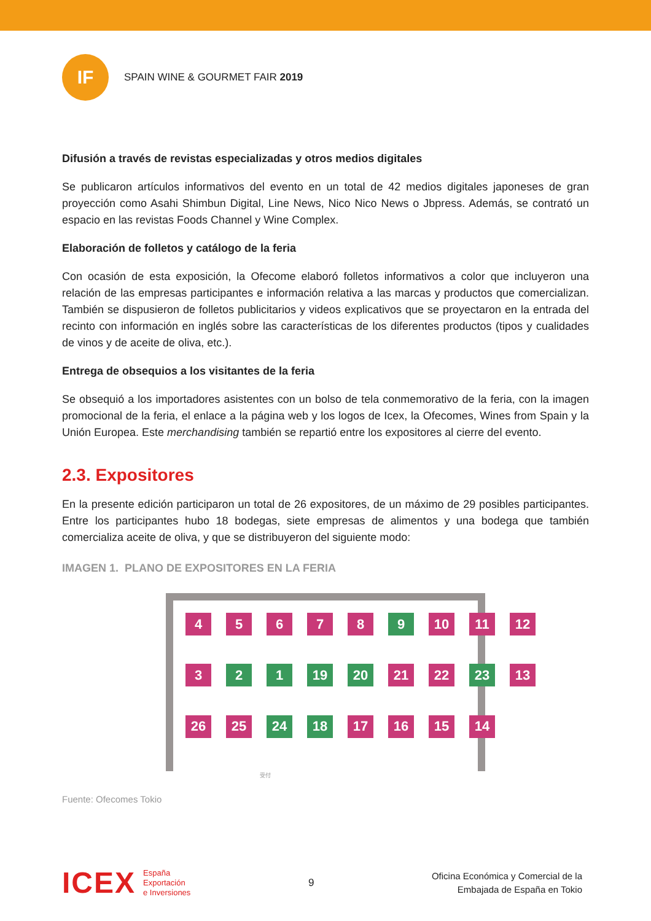IF
SPAIN WINE & GOURMET FAIR 2019
Difusión a través de revistas especializadas y otros medios digitales
Se publicaron artículos informativos del evento en un total de 42 medios digitales japoneses de gran proyección como Asahi Shimbun Digital, Line News, Nico Nico News o Jbpress. Además, se contrató un espacio en las revistas Foods Channel y Wine Complex.
Elaboración de folletos y catálogo de la feria
Con ocasión de esta exposición, la Ofecome elaboró folletos informativos a color que incluyeron una relación de las empresas participantes e información relativa a las marcas y productos que comercializan. También se dispusieron de folletos publicitarios y videos explicativos que se proyectaron en la entrada del recinto con información en inglés sobre las características de los diferentes productos (tipos y cualidades de vinos y de aceite de oliva, etc.).
Entrega de obsequios a los visitantes de la feria
Se obsequió a los importadores asistentes con un bolso de tela conmemorativo de la feria, con la imagen promocional de la feria, el enlace a la página web y los logos de Icex, la Ofecomes, Wines from Spain y la Unión Europea. Este merchandising también se repartió entre los expositores al cierre del evento.
2.3. Expositores
En la presente edición participaron un total de 26 expositores, de un máximo de 29 posibles participantes. Entre los participantes hubo 18 bodegas, siete empresas de alimentos y una bodega que también comercializa aceite de oliva, y que se distribuyeron del siguiente modo:
IMAGEN 1. PLANO DE EXPOSITORES EN LA FERIA
4
5
6
7
8
9
10
11
12
3
2
1
19
20
21
22
23
13
26
25
24
18
17
16
15
14
受付
Fuente: Ofecomes Tokio
ICEX España
Exportación
e Inversiones
9
Oficina Económica y Comercial de la
Embajada de España en Tokio